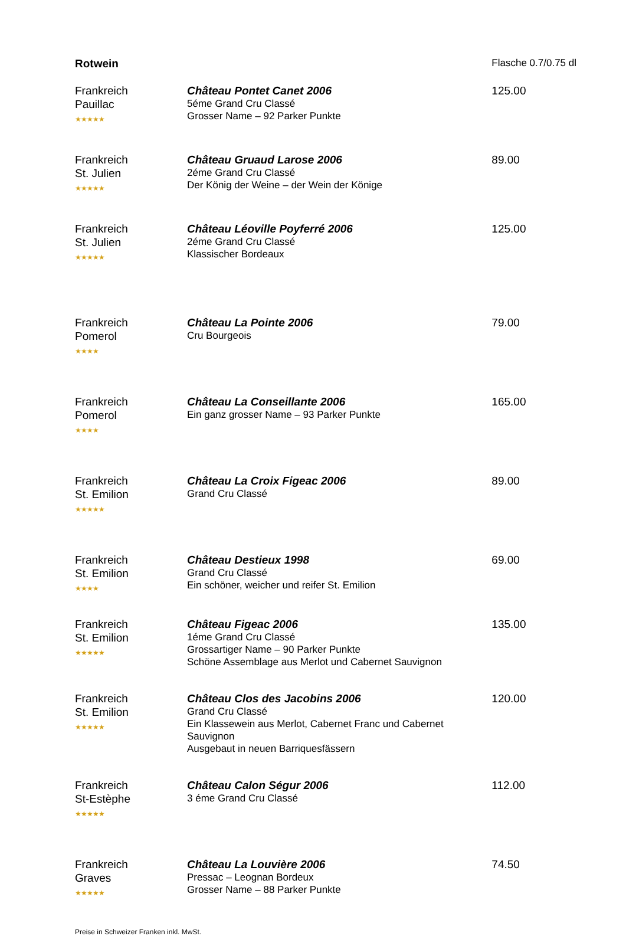| Rotwein | | Flasche 0.7/0.75 dl |
| Frankreich Pauillac ★★★★★ | Château Pontet Canet 2006 5éme Grand Cru Classé Grosser Name – 92 Parker Punkte | 125.00 |
| Frankreich St. Julien ★★★★★ | Château Gruaud Larose 2006 2éme Grand Cru Classé Der König der Weine – der Wein der Könige | 89.00 |
| Frankreich St. Julien ★★★★★ | Château Léoville Poyferré 2006 2éme Grand Cru Classé Klassischer Bordeaux | 125.00 |
| Frankreich Pomerol ★★★★ | Château La Pointe 2006 Cru Bourgeois | 79.00 |
| Frankreich Pomerol ★★★★ | Château La Conseillante 2006 Ein ganz grosser Name – 93 Parker Punkte | 165.00 |
| Frankreich St. Emilion ★★★★★ | Château La Croix Figeac 2006 Grand Cru Classé | 89.00 |
| Frankreich St. Emilion ★★★★ | Château Destieux 1998 Grand Cru Classé Ein schöner, weicher und reifer St. Emilion | 69.00 |
| Frankreich St. Emilion ★★★★★ | Château Figeac 2006 1éme Grand Cru Classé Grossartiger Name – 90 Parker Punkte Schöne Assemblage aus Merlot und Cabernet Sauvignon | 135.00 |
| Frankreich St. Emilion ★★★★★ | Château Clos des Jacobins 2006 Grand Cru Classé Ein Klassewein aus Merlot, Cabernet Franc und Cabernet Sauvignon Ausgebaut in neuen Barriquesfässern | 120.00 |
| Frankreich St-Estèphe ★★★★★ | Château Calon Ségur 2006 3 éme Grand Cru Classé | 112.00 |
| Frankreich Graves ★★★★★ | Château La Louvière 2006 Pressac – Leognan Bordeux Grosser Name – 88 Parker Punkte | 74.50 |
Preise in Schweizer Franken inkl. MwSt.